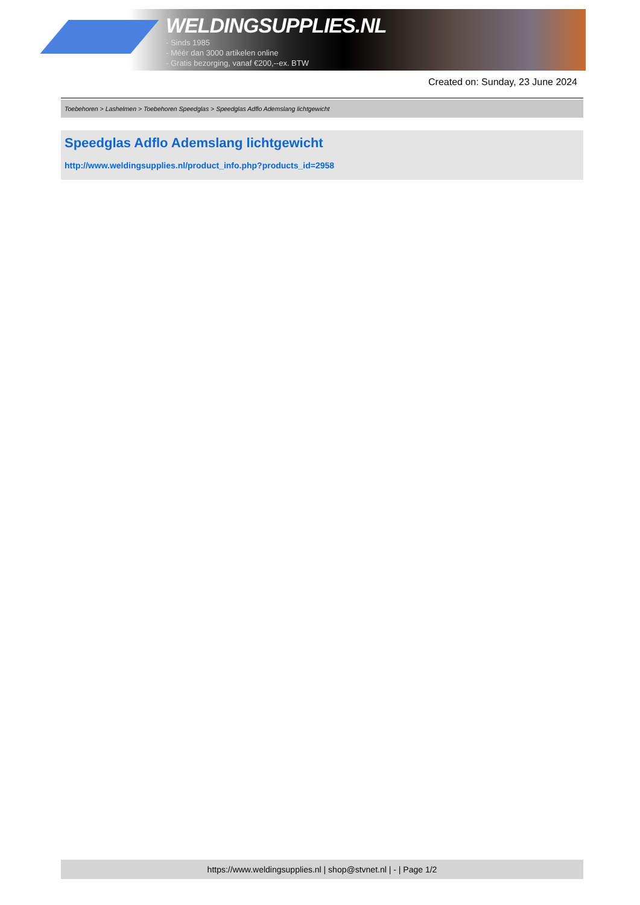WELDINGSUPPLIES.NL
- Sinds 1985
- Méér dan 3000 artikelen online
- Gratis bezorging, vanaf €200,--ex. BTW
Created on: Sunday, 23 June 2024
Toebehoren > Lashelmen > Toebehoren Speedglas > Speedglas Adflo Ademslang lichtgewicht
Speedglas Adflo Ademslang lichtgewicht
http://www.weldingsupplies.nl/product_info.php?products_id=2958
https://www.weldingsupplies.nl | shop@stvnet.nl | - | Page 1/2